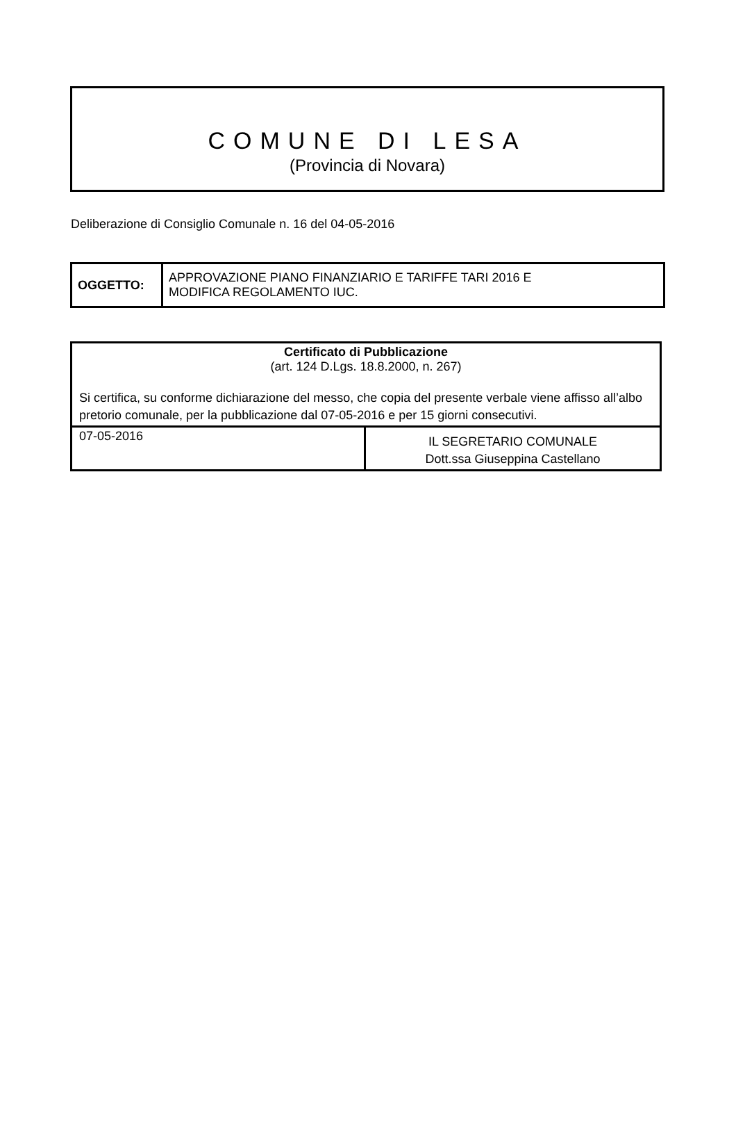COMUNE DI LESA
(Provincia di Novara)
Deliberazione di Consiglio Comunale n. 16 del 04-05-2016
| OGGETTO: | APPROVAZIONE PIANO FINANZIARIO E TARIFFE TARI 2016 E MODIFICA REGOLAMENTO IUC. |
| Certificato di Pubblicazione (art. 124 D.Lgs. 18.8.2000, n. 267) Si certifica, su conforme dichiarazione del messo, che copia del presente verbale viene affisso all’albo pretorio comunale, per la pubblicazione dal 07-05-2016 e per 15 giorni consecutivi. | |
| 07-05-2016 | IL SEGRETARIO COMUNALE Dott.ssa Giuseppina Castellano |